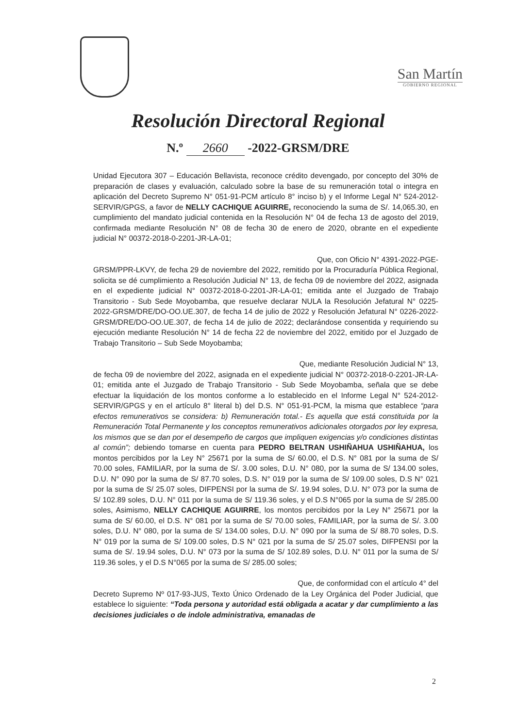San Martín
GOBIERNO REGIONAL
Resolución Directoral Regional
N.º 2660 -2022-GRSM/DRE
Unidad Ejecutora 307 – Educación Bellavista, reconoce crédito devengado, por concepto del 30% de preparación de clases y evaluación, calculado sobre la base de su remuneración total o integra en aplicación del Decreto Supremo N° 051-91-PCM artículo 8° inciso b) y el Informe Legal N° 524-2012-SERVIR/GPGS, a favor de NELLY CACHIQUE AGUIRRE, reconociendo la suma de S/. 14,065.30, en cumplimiento del mandato judicial contenida en la Resolución N° 04 de fecha 13 de agosto del 2019, confirmada mediante Resolución N° 08 de fecha 30 de enero de 2020, obrante en el expediente judicial N° 00372-2018-0-2201-JR-LA-01;
Que, con Oficio N° 4391-2022-PGE-
GRSM/PPR-LKVY, de fecha 29 de noviembre del 2022, remitido por la Procuraduría Pública Regional, solicita se dé cumplimiento a Resolución Judicial N° 13, de fecha 09 de noviembre del 2022, asignada en el expediente judicial N° 00372-2018-0-2201-JR-LA-01; emitida ante el Juzgado de Trabajo Transitorio - Sub Sede Moyobamba, que resuelve declarar NULA la Resolución Jefatural N° 0225-2022-GRSM/DRE/DO-OO.UE.307, de fecha 14 de julio de 2022 y Resolución Jefatural N° 0226-2022-GRSM/DRE/DO-OO.UE.307, de fecha 14 de julio de 2022; declarándose consentida y requiriendo su ejecución mediante Resolución N° 14 de fecha 22 de noviembre del 2022, emitido por el Juzgado de Trabajo Transitorio – Sub Sede Moyobamba;
Que, mediante Resolución Judicial N° 13,
de fecha 09 de noviembre del 2022, asignada en el expediente judicial N° 00372-2018-0-2201-JR-LA-01; emitida ante el Juzgado de Trabajo Transitorio - Sub Sede Moyobamba, señala que se debe efectuar la liquidación de los montos conforme a lo establecido en el Informe Legal N° 524-2012-SERVIR/GPGS y en el artículo 8° literal b) del D.S. N° 051-91-PCM, la misma que establece “para efectos remunerativos se considera: b) Remuneración total.- Es aquella que está constituida por la Remuneración Total Permanente y los conceptos remunerativos adicionales otorgados por ley expresa, los mismos que se dan por el desempeño de cargos que impliquen exigencias y/o condiciones distintas al común”; debiendo tomarse en cuenta para PEDRO BELTRAN USHIÑAHUA USHIÑAHUA, los montos percibidos por la Ley N° 25671 por la suma de S/ 60.00, el D.S. N° 081 por la suma de S/ 70.00 soles, FAMILIAR, por la suma de S/. 3.00 soles, D.U. N° 080, por la suma de S/ 134.00 soles, D.U. N° 090 por la suma de S/ 87.70 soles, D.S. N° 019 por la suma de S/ 109.00 soles, D.S N° 021 por la suma de S/ 25.07 soles, DIFPENSI por la suma de S/. 19.94 soles, D.U. N° 073 por la suma de S/ 102.89 soles, D.U. N° 011 por la suma de S/ 119.36 soles, y el D.S N°065 por la suma de S/ 285.00 soles, Asimismo, NELLY CACHIQUE AGUIRRE, los montos percibidos por la Ley N° 25671 por la suma de S/ 60.00, el D.S. N° 081 por la suma de S/ 70.00 soles, FAMILIAR, por la suma de S/. 3.00 soles, D.U. N° 080, por la suma de S/ 134.00 soles, D.U. N° 090 por la suma de S/ 88.70 soles, D.S. N° 019 por la suma de S/ 109.00 soles, D.S N° 021 por la suma de S/ 25.07 soles, DIFPENSI por la suma de S/. 19.94 soles, D.U. N° 073 por la suma de S/ 102.89 soles, D.U. N° 011 por la suma de S/ 119.36 soles, y el D.S N°065 por la suma de S/ 285.00 soles;
Que, de conformidad con el artículo 4° del
Decreto Supremo Nº 017-93-JUS, Texto Único Ordenado de la Ley Orgánica del Poder Judicial, que establece lo siguiente: “Toda persona y autoridad está obligada a acatar y dar cumplimiento a las decisiones judiciales o de indole administrativa, emanadas de
2